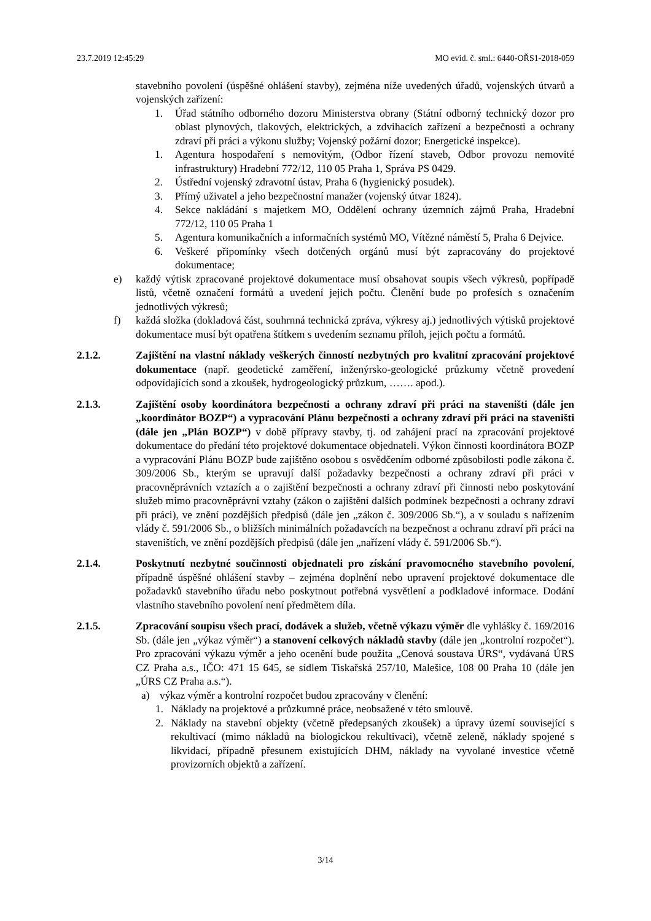23.7.2019 12:45:29 MO evid. č. sml.: 6440-OŘS1-2018-059
stavebního povolení (úspěšné ohlášení stavby), zejména níže uvedených úřadů, vojenských útvarů a vojenských zařízení:
1. Úřad státního odborného dozoru Ministerstva obrany (Státní odborný technický dozor pro oblast plynových, tlakových, elektrických, a zdvihacích zařízení a bezpečnosti a ochrany zdraví při práci a výkonu služby; Vojenský požární dozor; Energetické inspekce).
1. Agentura hospodaření s nemovitým, (Odbor řízení staveb, Odbor provozu nemovité infrastruktury) Hradební 772/12, 110 05 Praha 1, Správa PS 0429.
2. Ústřední vojenský zdravotní ústav, Praha 6 (hygienický posudek).
3. Přímý uživatel a jeho bezpečnostní manažer (vojenský útvar 1824).
4. Sekce nakládání s majetkem MO, Oddělení ochrany územních zájmů Praha, Hradební 772/12, 110 05 Praha 1
5. Agentura komunikačních a informačních systémů MO, Vítězné náměstí 5, Praha 6 Dejvice.
6. Veškeré připomínky všech dotčených orgánů musí být zapracovány do projektové dokumentace;
e) každý výtisk zpracované projektové dokumentace musí obsahovat soupis všech výkresů, popřípadě listů, včetně označení formátů a uvedení jejich počtu. Členění bude po profesích s označením jednotlivých výkresů;
f) každá složka (dokladová část, souhrnná technická zpráva, výkresy aj.) jednotlivých výtisků projektové dokumentace musí být opatřena štítkem s uvedením seznamu příloh, jejich počtu a formátů.
2.1.2. Zajištění na vlastní náklady veškerých činností nezbytných pro kvalitní zpracování projektové dokumentace (např. geodetické zaměření, inženýrsko-geologické průzkumy včetně provedení odpovídajících sond a zkoušek, hydrogeologický průzkum, ……. apod.).
2.1.3. Zajištění osoby koordinátora bezpečnosti a ochrany zdraví při práci na staveništi (dále jen „koordinátor BOZP“) a vypracování Plánu bezpečnosti a ochrany zdraví při práci na staveništi (dále jen „Plán BOZP“) v době přípravy stavby, tj. od zahájení prací na zpracování projektové dokumentace do předání této projektové dokumentace objednateli. Výkon činnosti koordinátora BOZP a vypracování Plánu BOZP bude zajištěno osobou s osvědčením odborné způsobilosti podle zákona č. 309/2006 Sb., kterým se upravují další požadavky bezpečnosti a ochrany zdraví při práci v pracovněprávních vztazích a o zajištění bezpečnosti a ochrany zdraví při činnosti nebo poskytování služeb mimo pracovněprávní vztahy (zákon o zajištění dalších podmínek bezpečnosti a ochrany zdraví při práci), ve znění pozdějších předpisů (dále jen „zákon č. 309/2006 Sb.“), a v souladu s nařízením vlády č. 591/2006 Sb., o bližších minimálních požadavcích na bezpečnost a ochranu zdraví při práci na staveništích, ve znění pozdějších předpisů (dále jen „nařízení vlády č. 591/2006 Sb.“).
2.1.4. Poskytnutí nezbytné součinnosti objednateli pro získání pravomocného stavebního povolení, případně úspěšné ohlášení stavby – zejména doplnění nebo upravení projektové dokumentace dle požadavků stavebního úřadu nebo poskytnout potřebná vysvětlení a podkladové informace. Dodání vlastního stavebního povolení není předmětem díla.
2.1.5. Zpracování soupisu všech prací, dodávek a služeb, včetně výkazu výměr dle vyhlášky č. 169/2016 Sb. (dále jen „výkaz výměr“) a stanovení celkových nákladů stavby (dále jen „kontrolní rozpočet“). Pro zpracování výkazu výměr a jeho ocenění bude použita „Cenová soustava ÚRS“, vydávaná ÚRS CZ Praha a.s., IČO: 471 15 645, se sídlem Tiskařská 257/10, Malešice, 108 00 Praha 10 (dále jen „ÚRS CZ Praha a.s.“).
a) výkaz výměr a kontrolní rozpočet budou zpracovány v členění:
1. Náklady na projektové a průzkumné práce, neobsažené v této smlouvě.
2. Náklady na stavební objekty (včetně předepsaných zkoušek) a úpravy území související s rekultivací (mimo nákladů na biologickou rekultivaci), včetně zeleně, náklady spojené s likvidací, případně přesunem existujících DHM, náklady na vyvolané investice včetně provizorních objektů a zařízení.
3/14